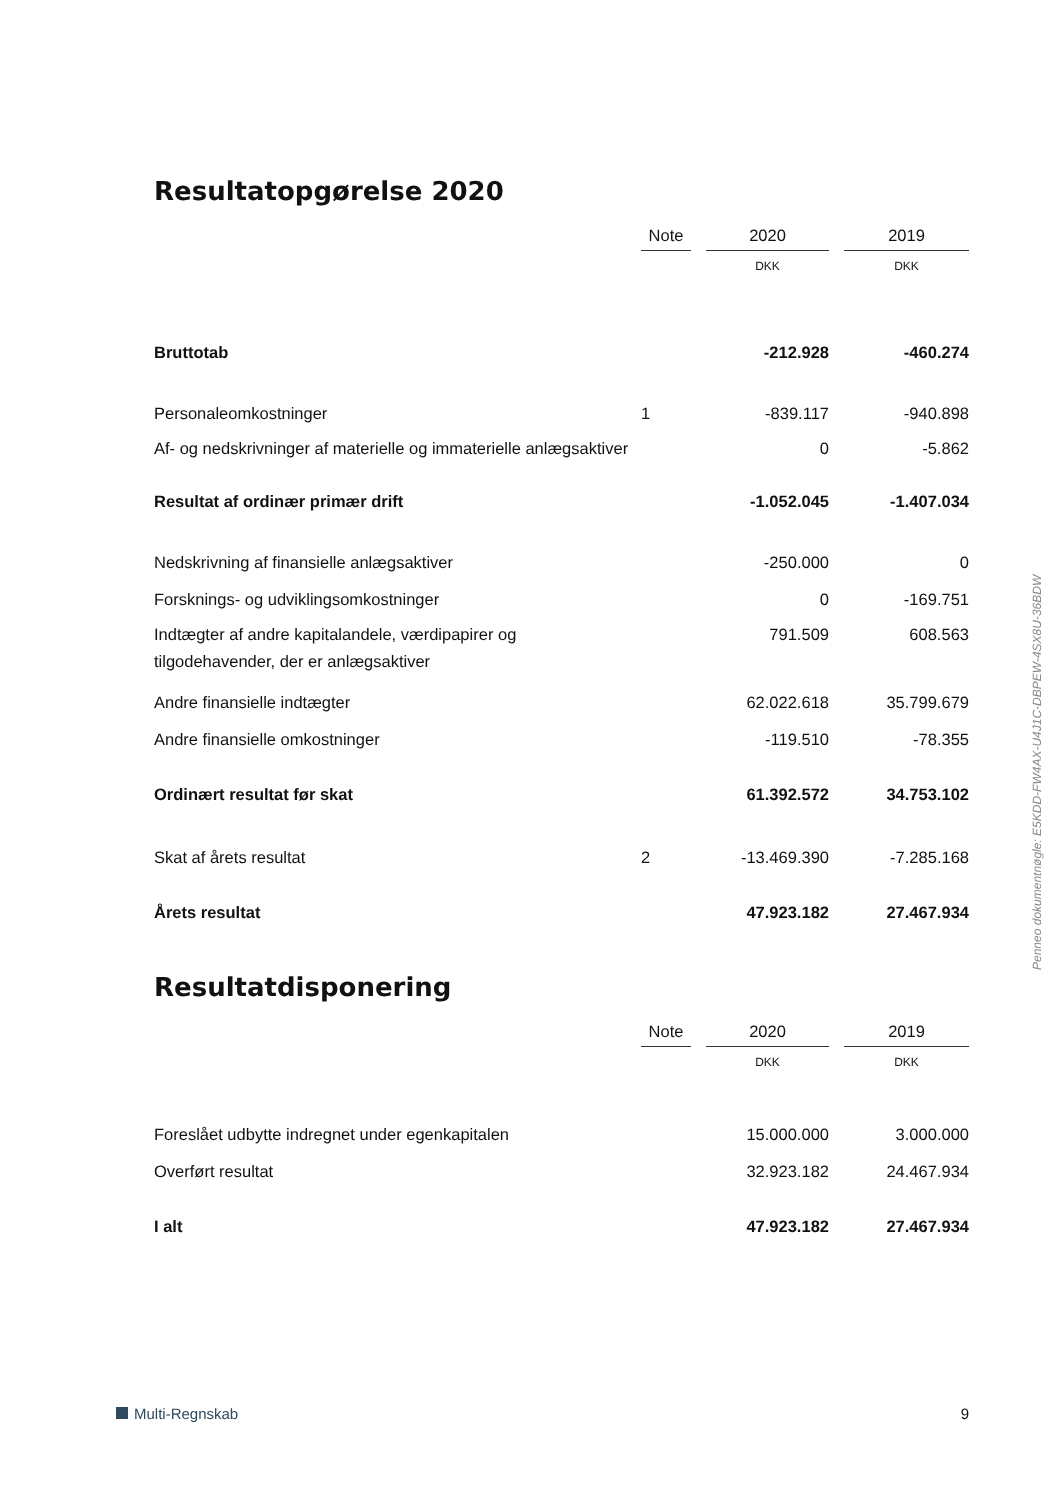Resultatopgørelse 2020
| | Note | | 2020 | | 2019 |
| | | | DKK | | DKK |
| Bruttotab | | | -212.928 | | -460.274 |
| Personaleomkostninger | 1 | | -839.117 | | -940.898 |
| Af- og nedskrivninger af materielle og immaterielle anlægsaktiver | | | 0 | | -5.862 |
| Resultat af ordinær primær drift | | | -1.052.045 | | -1.407.034 |
| Nedskrivning af finansielle anlægsaktiver | | | -250.000 | | 0 |
| Forsknings- og udviklingsomkostninger | | | 0 | | -169.751 |
| Indtægter af andre kapitalandele, værdipapirer og tilgodehavender, der er anlægsaktiver | | | 791.509 | | 608.563 |
| Andre finansielle indtægter | | | 62.022.618 | | 35.799.679 |
| Andre finansielle omkostninger | | | -119.510 | | -78.355 |
| Ordinært resultat før skat | | | 61.392.572 | | 34.753.102 |
| Skat af årets resultat | 2 | | -13.469.390 | | -7.285.168 |
| Årets resultat | | | 47.923.182 | | 27.467.934 |
Resultatdisponering
| | Note | | 2020 | | 2019 |
| | | | DKK | | DKK |
| Foreslået udbytte indregnet under egenkapitalen | | | 15.000.000 | | 3.000.000 |
| Overført resultat | | | 32.923.182 | | 24.467.934 |
| I alt | | | 47.923.182 | | 27.467.934 |
Penneo dokumentnøgle: E5KDD-FW4AX-U4J1C-DBPEW-4SX8U-36BDW
Multi-Regnskab 9